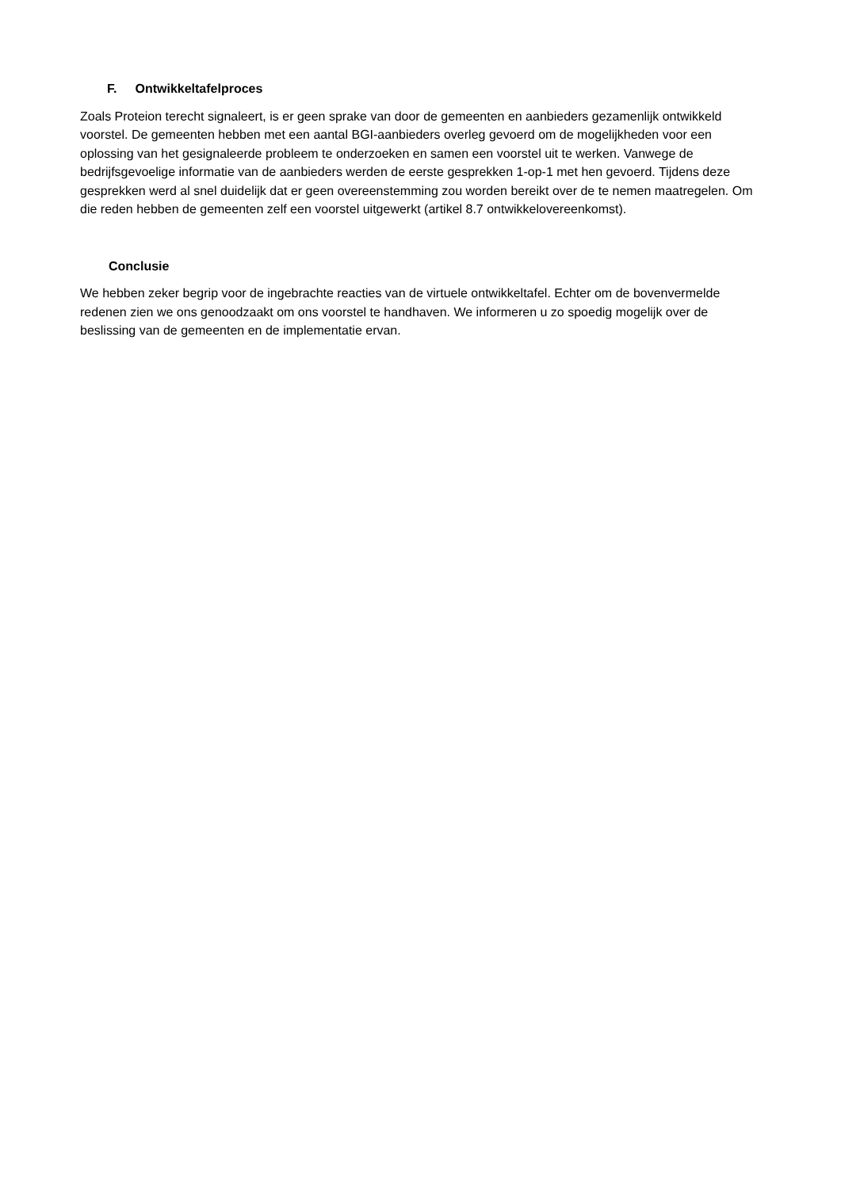F. Ontwikkeltafelproces
Zoals Proteion terecht signaleert, is er geen sprake van door de gemeenten en aanbieders gezamenlijk ontwikkeld voorstel. De gemeenten hebben met een aantal BGI-aanbieders overleg gevoerd om de mogelijkheden voor een oplossing van het gesignaleerde probleem te onderzoeken en samen een voorstel uit te werken. Vanwege de bedrijfsgevoelige informatie van de aanbieders werden de eerste gesprekken 1-op-1 met hen gevoerd. Tijdens deze gesprekken werd al snel duidelijk dat er geen overeenstemming zou worden bereikt over de te nemen maatregelen. Om die reden hebben de gemeenten zelf een voorstel uitgewerkt (artikel 8.7 ontwikkelovereenkomst).
Conclusie
We hebben zeker begrip voor de ingebrachte reacties van de virtuele ontwikkeltafel. Echter om de bovenvermelde redenen zien we ons genoodzaakt om ons voorstel te handhaven. We informeren u zo spoedig mogelijk over de beslissing van de gemeenten en de implementatie ervan.